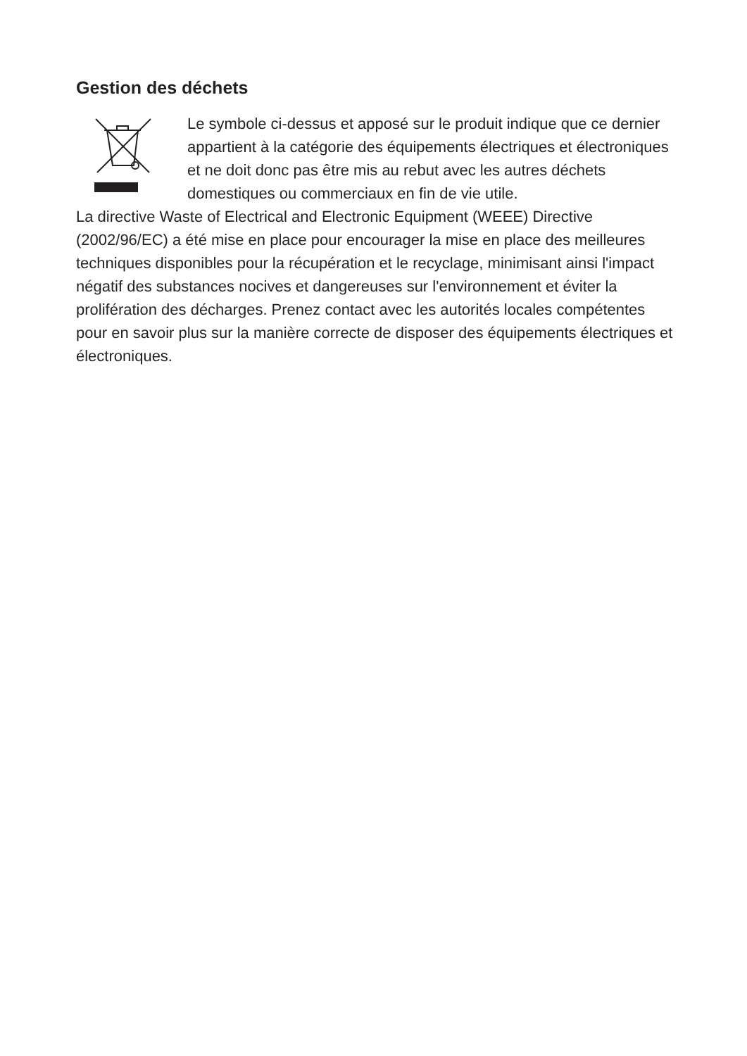Gestion des déchets
Le symbole ci-dessus et apposé sur le produit indique que ce dernier appartient à la catégorie des équipements électriques et électroniques et ne doit donc pas être mis au rebut avec les autres déchets domestiques ou commerciaux en fin de vie utile.
La directive Waste of Electrical and Electronic Equipment (WEEE) Directive (2002/96/EC) a été mise en place pour encourager la mise en place des meilleures techniques disponibles pour la récupération et le recyclage, minimisant ainsi l'impact négatif des substances nocives et dangereuses sur l'environnement et éviter la prolifération des décharges. Prenez contact avec les autorités locales compétentes pour en savoir plus sur la manière correcte de disposer des équipements électriques et électroniques.